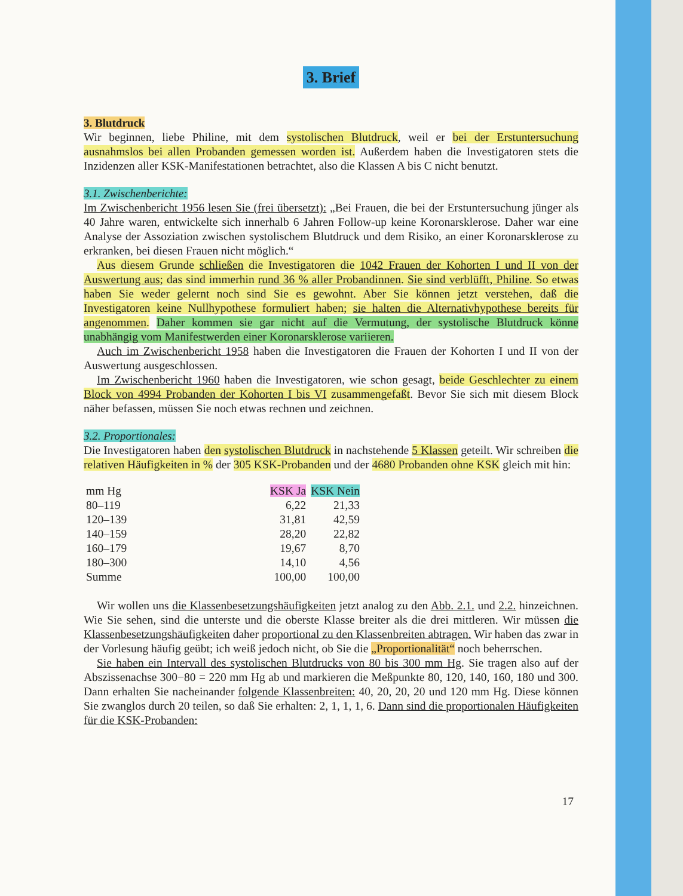3. Brief
3. Blutdruck
Wir beginnen, liebe Philine, mit dem systolischen Blutdruck, weil er bei der Erstuntersuchung ausnahmslos bei allen Probanden gemessen worden ist. Außerdem haben die Investigatoren stets die Inzidenzen aller KSK-Manifestationen betrachtet, also die Klassen A bis C nicht benutzt.
3.1. Zwischenberichte:
Im Zwischenbericht 1956 lesen Sie (frei übersetzt): „Bei Frauen, die bei der Erstuntersuchung jünger als 40 Jahre waren, entwickelte sich innerhalb 6 Jahren Follow-up keine Koronarsklerose. Daher war eine Analyse der Assoziation zwischen systolischem Blutdruck und dem Risiko, an einer Koronarsklerose zu erkranken, bei diesen Frauen nicht möglich.“
Aus diesem Grunde schließen die Investigatoren die 1042 Frauen der Kohorten I und II von der Auswertung aus; das sind immerhin rund 36 % aller Probandinnen. Sie sind verblüfft, Philine. So etwas haben Sie weder gelernt noch sind Sie es gewohnt. Aber Sie können jetzt verstehen, daß die Investigatoren keine Nullhypothese formuliert haben; sie halten die Alternativhypothese bereits für angenommen. Daher kommen sie gar nicht auf die Vermutung, der systolische Blutdruck könne unabhängig vom Manifestwerden einer Koronarsklerose variieren.
Auch im Zwischenbericht 1958 haben die Investigatoren die Frauen der Kohorten I und II von der Auswertung ausgeschlossen.
Im Zwischenbericht 1960 haben die Investigatoren, wie schon gesagt, beide Geschlechter zu einem Block von 4994 Probanden der Kohorten I bis VI zusammengefaßt. Bevor Sie sich mit diesem Block näher befassen, müssen Sie noch etwas rechnen und zeichnen.
3.2. Proportionales:
Die Investigatoren haben den systolischen Blutdruck in nachstehende 5 Klassen geteilt. Wir schreiben die relativen Häufigkeiten in % der 305 KSK-Probanden und der 4680 Probanden ohne KSK gleich mit hin:
| mm Hg | KSK Ja | KSK Nein |
| --- | --- | --- |
| 80–119 | 6,22 | 21,33 |
| 120–139 | 31,81 | 42,59 |
| 140–159 | 28,20 | 22,82 |
| 160–179 | 19,67 | 8,70 |
| 180–300 | 14,10 | 4,56 |
| Summe | 100,00 | 100,00 |
Wir wollen uns die Klassenbesetzungshäufigkeiten jetzt analog zu den Abb. 2.1. und 2.2. hinzeichnen. Wie Sie sehen, sind die unterste und die oberste Klasse breiter als die drei mittleren. Wir müssen die Klassenbesetzungshäufigkeiten daher proportional zu den Klassenbreiten abtragen. Wir haben das zwar in der Vorlesung häufig geübt; ich weiß jedoch nicht, ob Sie die „Proportionalität“ noch beherrschen.
Sie haben ein Intervall des systolischen Blutdrucks von 80 bis 300 mm Hg. Sie tragen also auf der Abszissenachse 300−80 = 220 mm Hg ab und markieren die Meßpunkte 80, 120, 140, 160, 180 und 300. Dann erhalten Sie nacheinander folgende Klassenbreiten: 40, 20, 20, 20 und 120 mm Hg. Diese können Sie zwanglos durch 20 teilen, so daß Sie erhalten: 2, 1, 1, 1, 6. Dann sind die proportionalen Häufigkeiten für die KSK-Probanden:
17